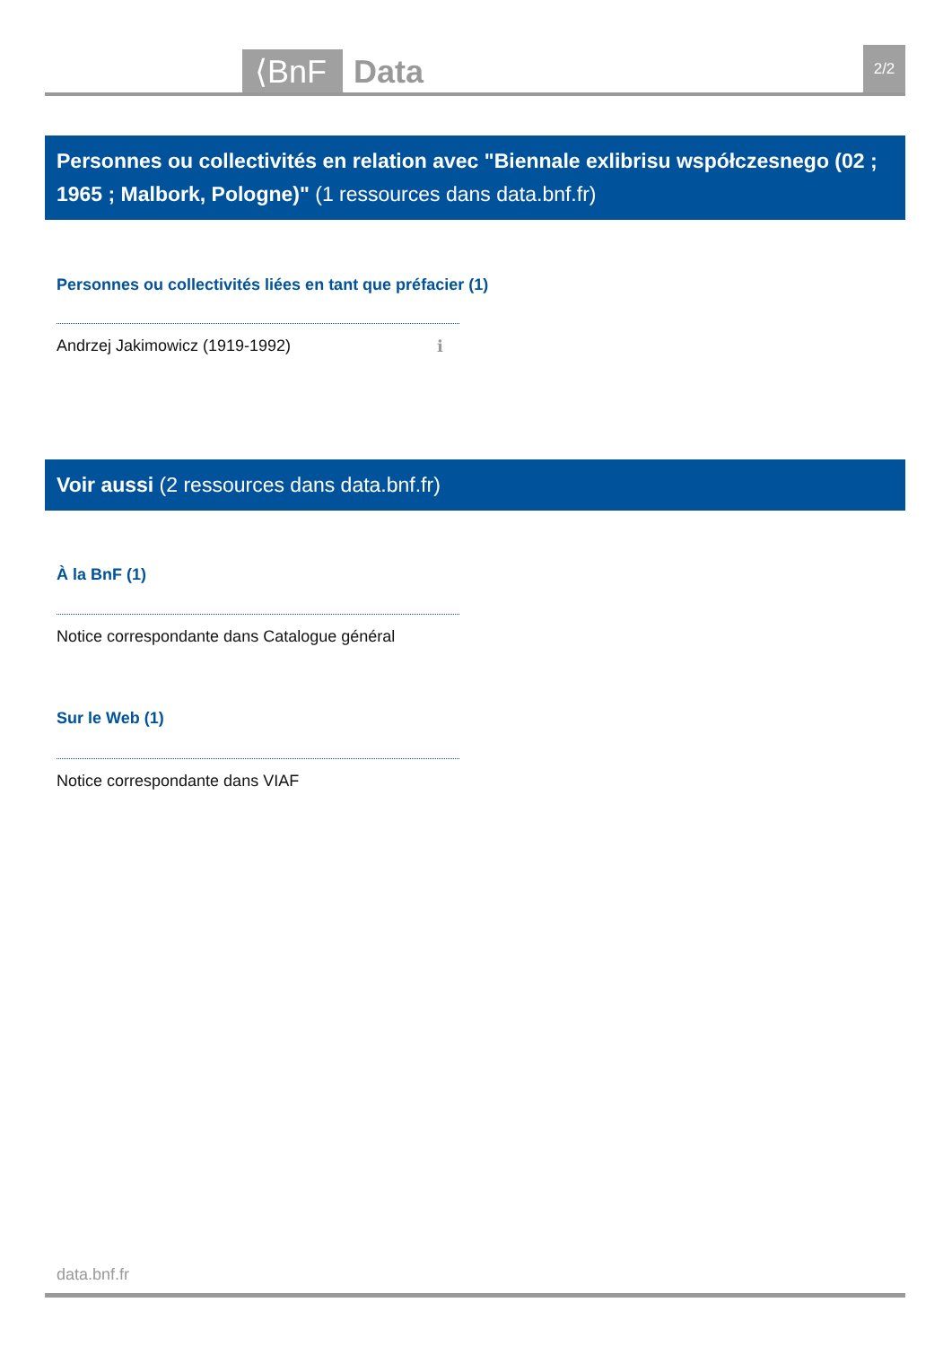⟨BnF Data 2/2
Personnes ou collectivités en relation avec "Biennale exlibrisu współczesnego (02 ; 1965 ; Malbork, Pologne)" (1 ressources dans data.bnf.fr)
Personnes ou collectivités liées en tant que préfacier (1)
Andrzej Jakimowicz (1919-1992) ℹ
Voir aussi (2 ressources dans data.bnf.fr)
À la BnF (1)
Notice correspondante dans Catalogue général
Sur le Web (1)
Notice correspondante dans VIAF
data.bnf.fr